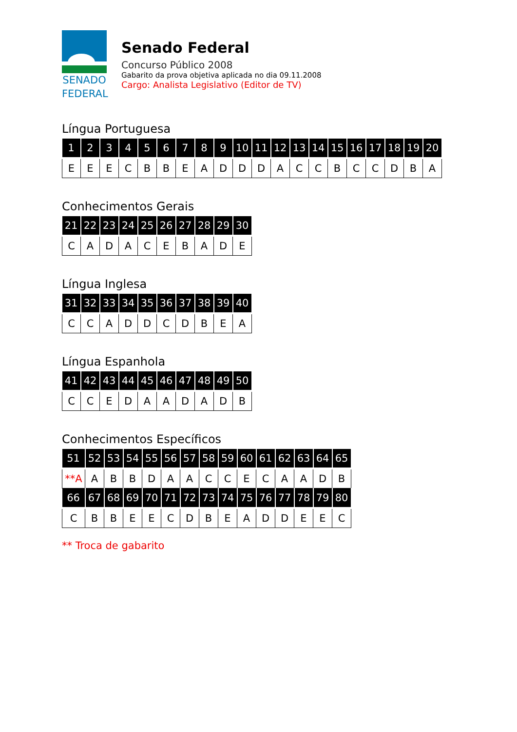SENADO
FEDERAL
Senado Federal
Concurso Público 2008
Gabarito da prova objetiva aplicada no dia 09.11.2008
Cargo: Analista Legislativo (Editor de TV)
Língua Portuguesa
| 1 | 2 | 3 | 4 | 5 | 6 | 7 | 8 | 9 | 10 | 11 | 12 | 13 | 14 | 15 | 16 | 17 | 18 | 19 | 20 |
| --- | --- | --- | --- | --- | --- | --- | --- | --- | --- | --- | --- | --- | --- | --- | --- | --- | --- | --- | --- |
| E | E | E | C | B | B | E | A | D | D | D | A | C | C | B | C | C | D | B | A |
Conhecimentos Gerais
| 21 | 22 | 23 | 24 | 25 | 26 | 27 | 28 | 29 | 30 |
| --- | --- | --- | --- | --- | --- | --- | --- | --- | --- |
| C | A | D | A | C | E | B | A | D | E |
Língua Inglesa
| 31 | 32 | 33 | 34 | 35 | 36 | 37 | 38 | 39 | 40 |
| --- | --- | --- | --- | --- | --- | --- | --- | --- | --- |
| C | C | A | D | D | C | D | B | E | A |
Língua Espanhola
| 41 | 42 | 43 | 44 | 45 | 46 | 47 | 48 | 49 | 50 |
| --- | --- | --- | --- | --- | --- | --- | --- | --- | --- |
| C | C | E | D | A | A | D | A | D | B |
Conhecimentos Específicos
| 51 | 52 | 53 | 54 | 55 | 56 | 57 | 58 | 59 | 60 | 61 | 62 | 63 | 64 | 65 |
| --- | --- | --- | --- | --- | --- | --- | --- | --- | --- | --- | --- | --- | --- | --- |
| **A | A | B | B | D | A | A | C | C | E | C | A | A | D | B |
| 66 | 67 | 68 | 69 | 70 | 71 | 72 | 73 | 74 | 75 | 76 | 77 | 78 | 79 | 80 |
| C | B | B | E | E | C | D | B | E | A | D | D | E | E | C |
** Troca de gabarito